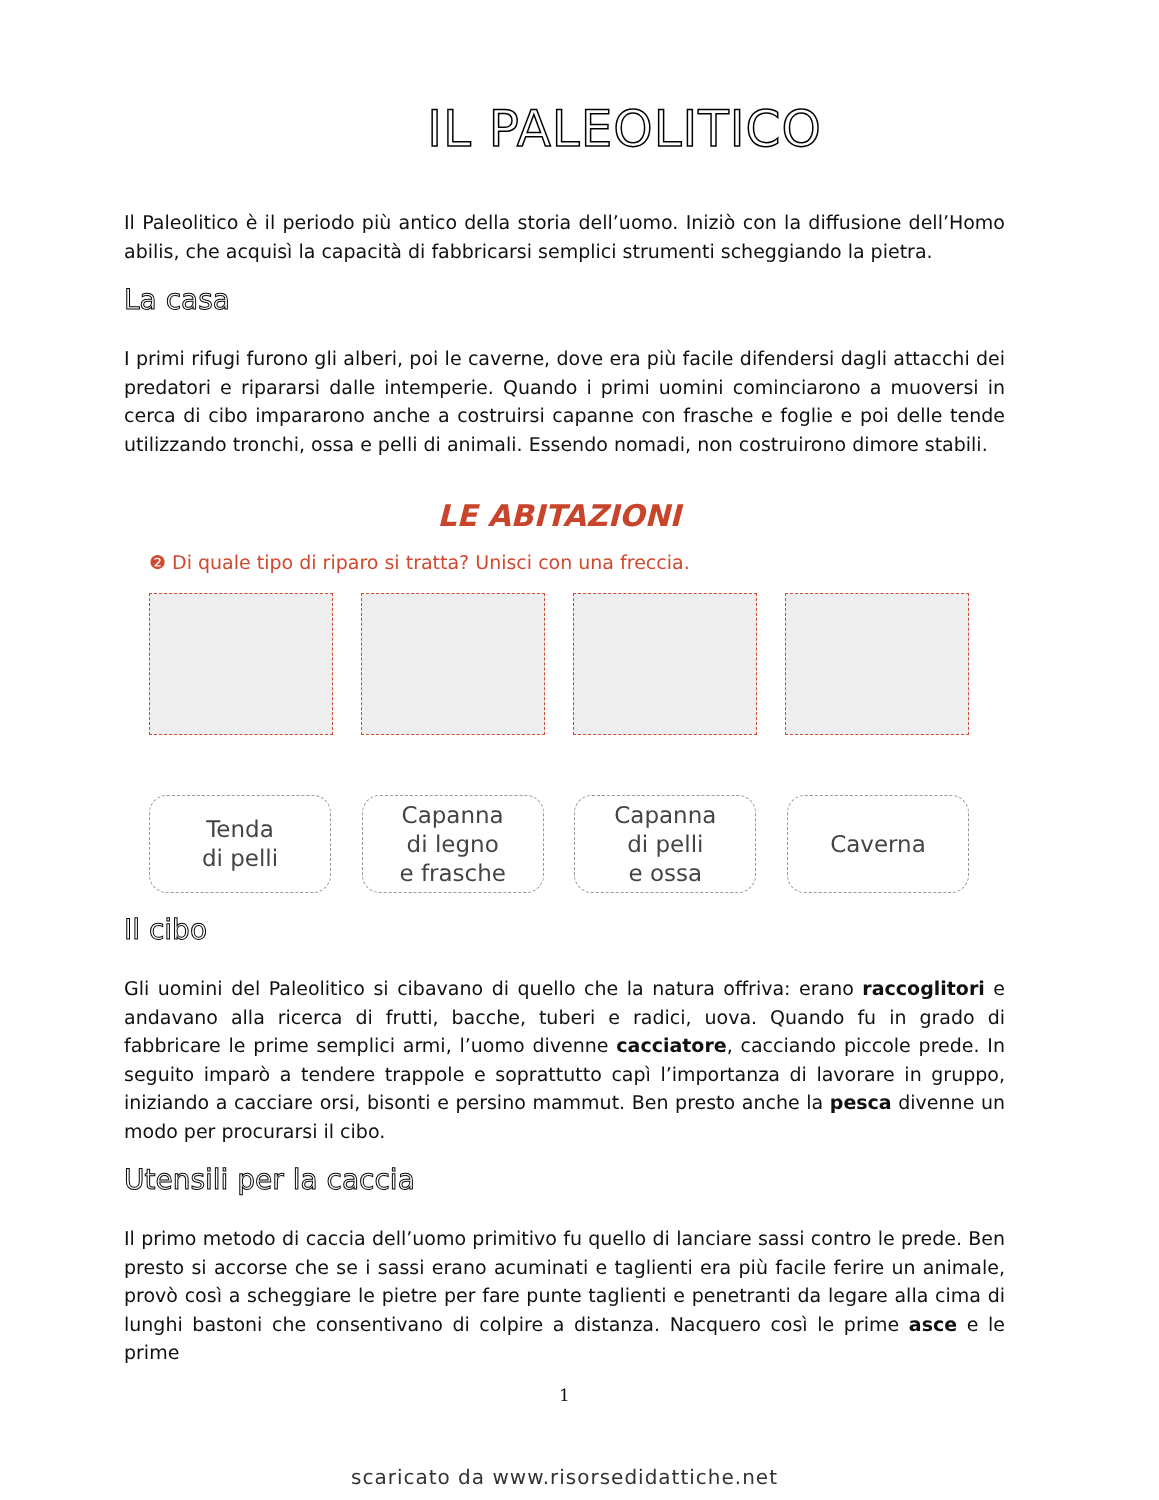IL PALEOLITICO
Il Paleolitico è il periodo più antico della storia dell’uomo. Iniziò con la diffusione dell’Homo abilis, che acquisì la capacità di fabbricarsi semplici strumenti scheggiando la pietra.
La casa
I primi rifugi furono gli alberi, poi le caverne, dove era più facile difendersi dagli attacchi dei predatori e ripararsi dalle intemperie. Quando i primi uomini cominciarono a muoversi in cerca di cibo impararono anche a costruirsi capanne con frasche e foglie e poi delle tende utilizzando tronchi, ossa e pelli di animali. Essendo nomadi, non costruirono dimore stabili.
LE ABITAZIONI
❷ Di quale tipo di riparo si tratta? Unisci con una freccia.
Tenda
di pelli
Capanna
di legno
e frasche
Capanna
di pelli
e ossa
Caverna
Il cibo
Gli uomini del Paleolitico si cibavano di quello che la natura offriva: erano raccoglitori e andavano alla ricerca di frutti, bacche, tuberi e radici, uova. Quando fu in grado di fabbricare le prime semplici armi, l’uomo divenne cacciatore, cacciando piccole prede. In seguito imparò a tendere trappole e soprattutto capì l’importanza di lavorare in gruppo, iniziando a cacciare orsi, bisonti e persino mammut. Ben presto anche la pesca divenne un modo per procurarsi il cibo.
Utensili per la caccia
Il primo metodo di caccia dell’uomo primitivo fu quello di lanciare sassi contro le prede. Ben presto si accorse che se i sassi erano acuminati e taglienti era più facile ferire un animale, provò così a scheggiare le pietre per fare punte taglienti e penetranti da legare alla cima di lunghi bastoni che consentivano di colpire a distanza. Nacquero così le prime asce e le prime
1
scaricato da www.risorsedidattiche.net